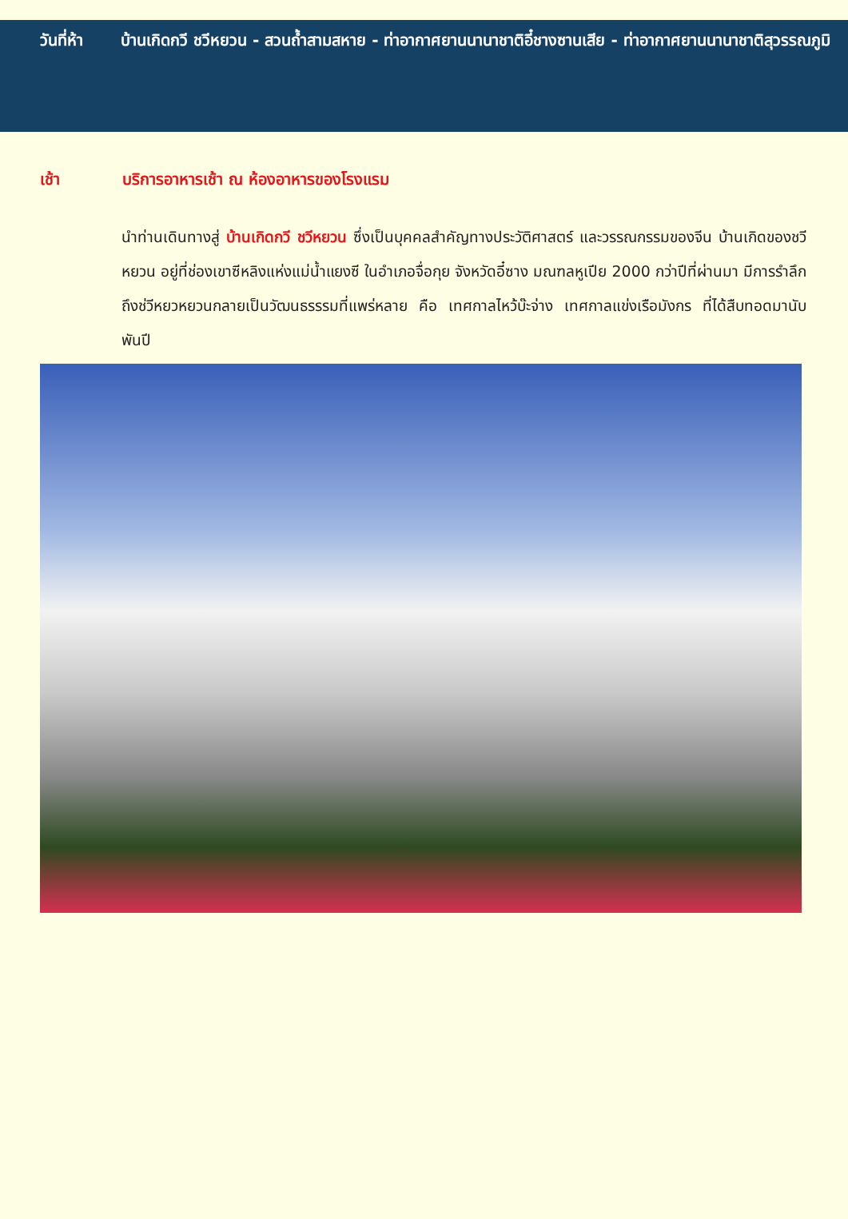วันที่ห้า
บ้านเกิดกวี ชวีหยวน - สวนถ้ำสามสหาย - ท่าอากาศยานนานาชาติอี๋ชางซานเสีย - ท่าอากาศยานนานาชาติสุวรรณภูมิ
เช้า บริการอาหารเช้า ณ ห้องอาหารของโรงแรม
นำท่านเดินทางสู่ บ้านเกิดกวี ชวีหยวน ซึ่งเป็นบุคคลสำคัญทางประวัติศาสตร์ และวรรณกรรมของจีน บ้านเกิดของชวีหยวน อยู่ที่ช่องเขาซีหลิงแห่งแม่น้ำแยงซี ในอำเภอจื่อกุย จังหวัดอี๋ซาง มณฑลหูเปีย 2000 กว่าปีที่ผ่านมา มีการรำลึกถึงช่วีหยวหยวนกลายเป็นวัฒนธรรรมที่แพร่หลาย คือ เทศกาลไหว้บ๊ะจ่าง เทศกาลแข่งเรือมังกร ที่ได้สืบทอดมานับพันปี